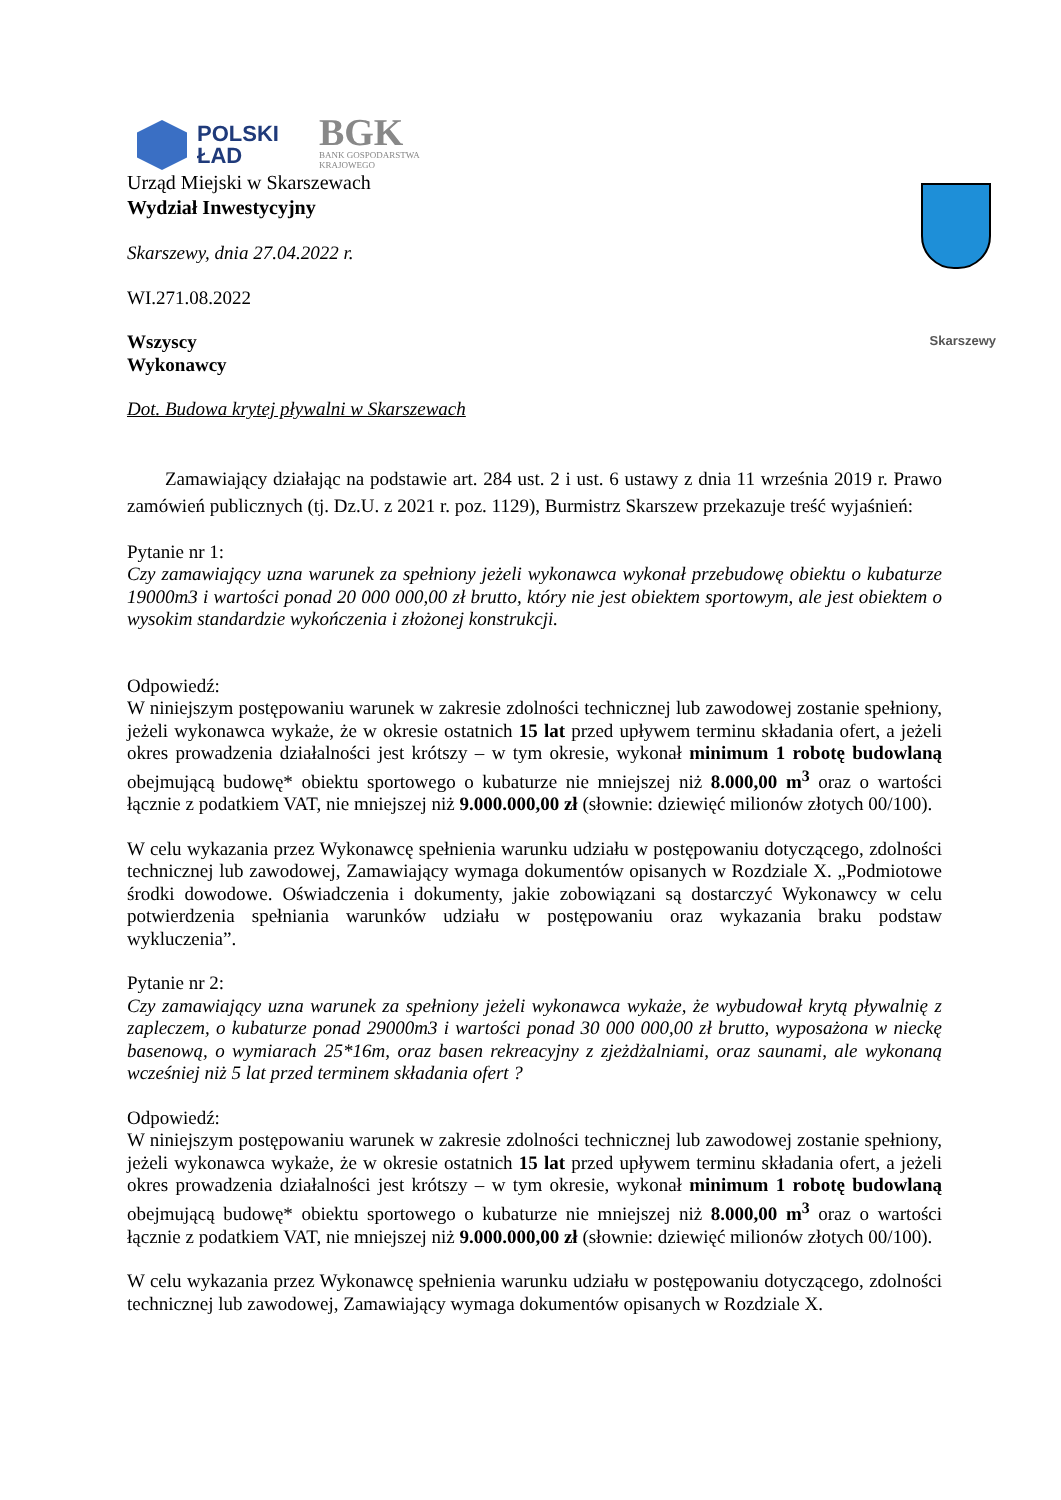Skarszewy
POLSKI
ŁAD
BGK
BANK GOSPODARSTWA
KRAJOWEGO
Urząd Miejski w Skarszewach
Wydział Inwestycyjny
Skarszewy, dnia 27.04.2022 r.
WI.271.08.2022
Wszyscy
Wykonawcy
Dot. Budowa krytej pływalni w Skarszewach
Zamawiający działając na podstawie art. 284 ust. 2 i ust. 6 ustawy z dnia 11 września 2019 r. Prawo zamówień publicznych (tj. Dz.U. z 2021 r. poz. 1129), Burmistrz Skarszew przekazuje treść wyjaśnień:
Pytanie nr 1:
Czy zamawiający uzna warunek za spełniony jeżeli wykonawca wykonał przebudowę obiektu o kubaturze 19000m3 i wartości ponad 20 000 000,00 zł brutto, który nie jest obiektem sportowym, ale jest obiektem o wysokim standardzie wykończenia i złożonej konstrukcji.
Odpowiedź:
W niniejszym postępowaniu warunek w zakresie zdolności technicznej lub zawodowej zostanie spełniony, jeżeli wykonawca wykaże, że w okresie ostatnich 15 lat przed upływem terminu składania ofert, a jeżeli okres prowadzenia działalności jest krótszy – w tym okresie, wykonał minimum 1 robotę budowlaną obejmującą budowę* obiektu sportowego o kubaturze nie mniejszej niż 8.000,00 m<sup>3</sup> oraz o wartości łącznie z podatkiem VAT, nie mniejszej niż 9.000.000,00 zł (słownie: dziewięć milionów złotych 00/100).
W celu wykazania przez Wykonawcę spełnienia warunku udziału w postępowaniu dotyczącego, zdolności technicznej lub zawodowej, Zamawiający wymaga dokumentów opisanych w Rozdziale X. „Podmiotowe środki dowodowe. Oświadczenia i dokumenty, jakie zobowiązani są dostarczyć Wykonawcy w celu potwierdzenia spełniania warunków udziału w postępowaniu oraz wykazania braku podstaw wykluczenia”.
Pytanie nr 2:
Czy zamawiający uzna warunek za spełniony jeżeli wykonawca wykaże, że wybudował krytą pływalnię z zapleczem, o kubaturze ponad 29000m3 i wartości ponad 30 000 000,00 zł brutto, wyposażona w nieckę basenową, o wymiarach 25*16m, oraz basen rekreacyjny z zjeżdżalniami, oraz saunami, ale wykonaną wcześniej niż 5 lat przed terminem składania ofert ?
Odpowiedź:
W niniejszym postępowaniu warunek w zakresie zdolności technicznej lub zawodowej zostanie spełniony, jeżeli wykonawca wykaże, że w okresie ostatnich 15 lat przed upływem terminu składania ofert, a jeżeli okres prowadzenia działalności jest krótszy – w tym okresie, wykonał minimum 1 robotę budowlaną obejmującą budowę* obiektu sportowego o kubaturze nie mniejszej niż 8.000,00 m<sup>3</sup> oraz o wartości łącznie z podatkiem VAT, nie mniejszej niż 9.000.000,00 zł (słownie: dziewięć milionów złotych 00/100).
W celu wykazania przez Wykonawcę spełnienia warunku udziału w postępowaniu dotyczącego, zdolności technicznej lub zawodowej, Zamawiający wymaga dokumentów opisanych w Rozdziale X.